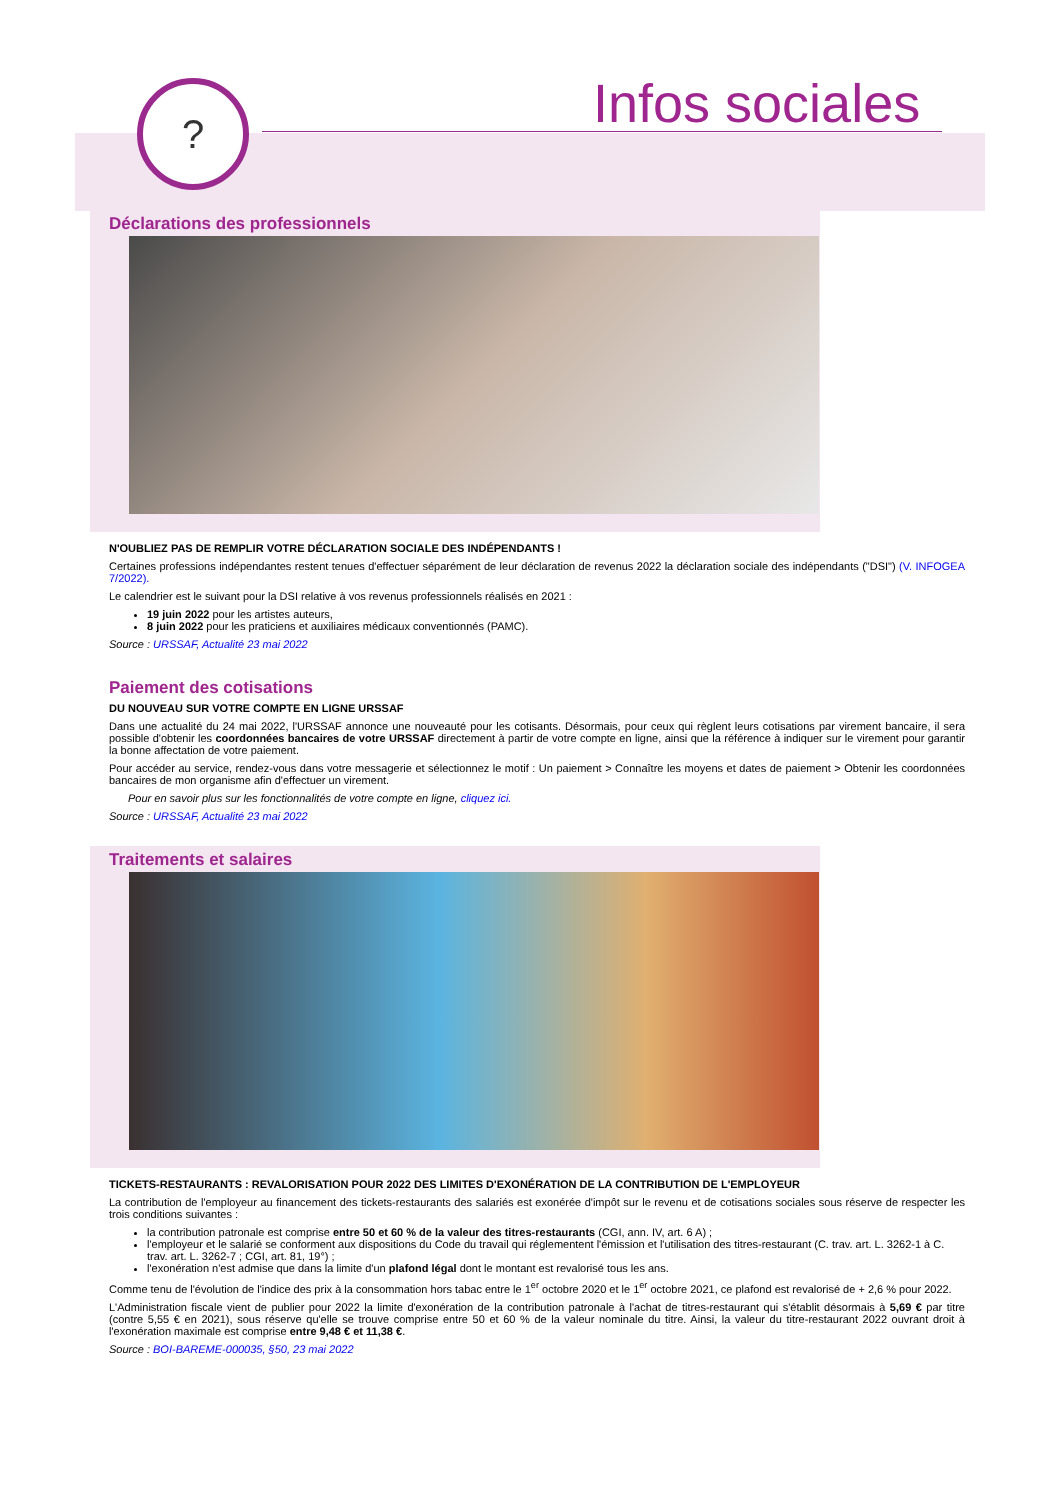? Infos sociales
Déclarations des professionnels
N'OUBLIEZ PAS DE REMPLIR VOTRE DÉCLARATION SOCIALE DES INDÉPENDANTS !
Certaines professions indépendantes restent tenues d'effectuer séparément de leur déclaration de revenus 2022 la déclaration sociale des indépendants ("DSI") (V. INFOGEA 7/2022).
Le calendrier est le suivant pour la DSI relative à vos revenus professionnels réalisés en 2021 :
19 juin 2022 pour les artistes auteurs,
8 juin 2022 pour les praticiens et auxiliaires médicaux conventionnés (PAMC).
Source : URSSAF, Actualité 23 mai 2022
Paiement des cotisations
DU NOUVEAU SUR VOTRE COMPTE EN LIGNE URSSAF
Dans une actualité du 24 mai 2022, l'URSSAF annonce une nouveauté pour les cotisants. Désormais, pour ceux qui règlent leurs cotisations par virement bancaire, il sera possible d'obtenir les coordonnées bancaires de votre URSSAF directement à partir de votre compte en ligne, ainsi que la référence à indiquer sur le virement pour garantir la bonne affectation de votre paiement.
Pour accéder au service, rendez-vous dans votre messagerie et sélectionnez le motif : Un paiement > Connaître les moyens et dates de paiement > Obtenir les coordonnées bancaires de mon organisme afin d'effectuer un virement.
Pour en savoir plus sur les fonctionnalités de votre compte en ligne, cliquez ici.
Source : URSSAF, Actualité 23 mai 2022
Traitements et salaires
TICKETS-RESTAURANTS : REVALORISATION POUR 2022 DES LIMITES D'EXONÉRATION DE LA CONTRIBUTION DE L'EMPLOYEUR
La contribution de l'employeur au financement des tickets-restaurants des salariés est exonérée d'impôt sur le revenu et de cotisations sociales sous réserve de respecter les trois conditions suivantes :
la contribution patronale est comprise entre 50 et 60 % de la valeur des titres-restaurants (CGI, ann. IV, art. 6 A) ;
l'employeur et le salarié se conforment aux dispositions du Code du travail qui réglementent l'émission et l'utilisation des titres-restaurant (C. trav. art. L. 3262-1 à C. trav. art. L. 3262-7 ; CGI, art. 81, 19°) ;
l'exonération n'est admise que dans la limite d'un plafond légal dont le montant est revalorisé tous les ans.
Comme tenu de l'évolution de l'indice des prix à la consommation hors tabac entre le 1<sup>er</sup> octobre 2020 et le 1<sup>er</sup> octobre 2021, ce plafond est revalorisé de + 2,6 % pour 2022.
L'Administration fiscale vient de publier pour 2022 la limite d'exonération de la contribution patronale à l'achat de titres-restaurant qui s'établit désormais à 5,69 € par titre (contre 5,55 € en 2021), sous réserve qu'elle se trouve comprise entre 50 et 60 % de la valeur nominale du titre. Ainsi, la valeur du titre-restaurant 2022 ouvrant droit à l'exonération maximale est comprise entre 9,48 € et 11,38 €.
Source : BOI-BAREME-000035, §50, 23 mai 2022